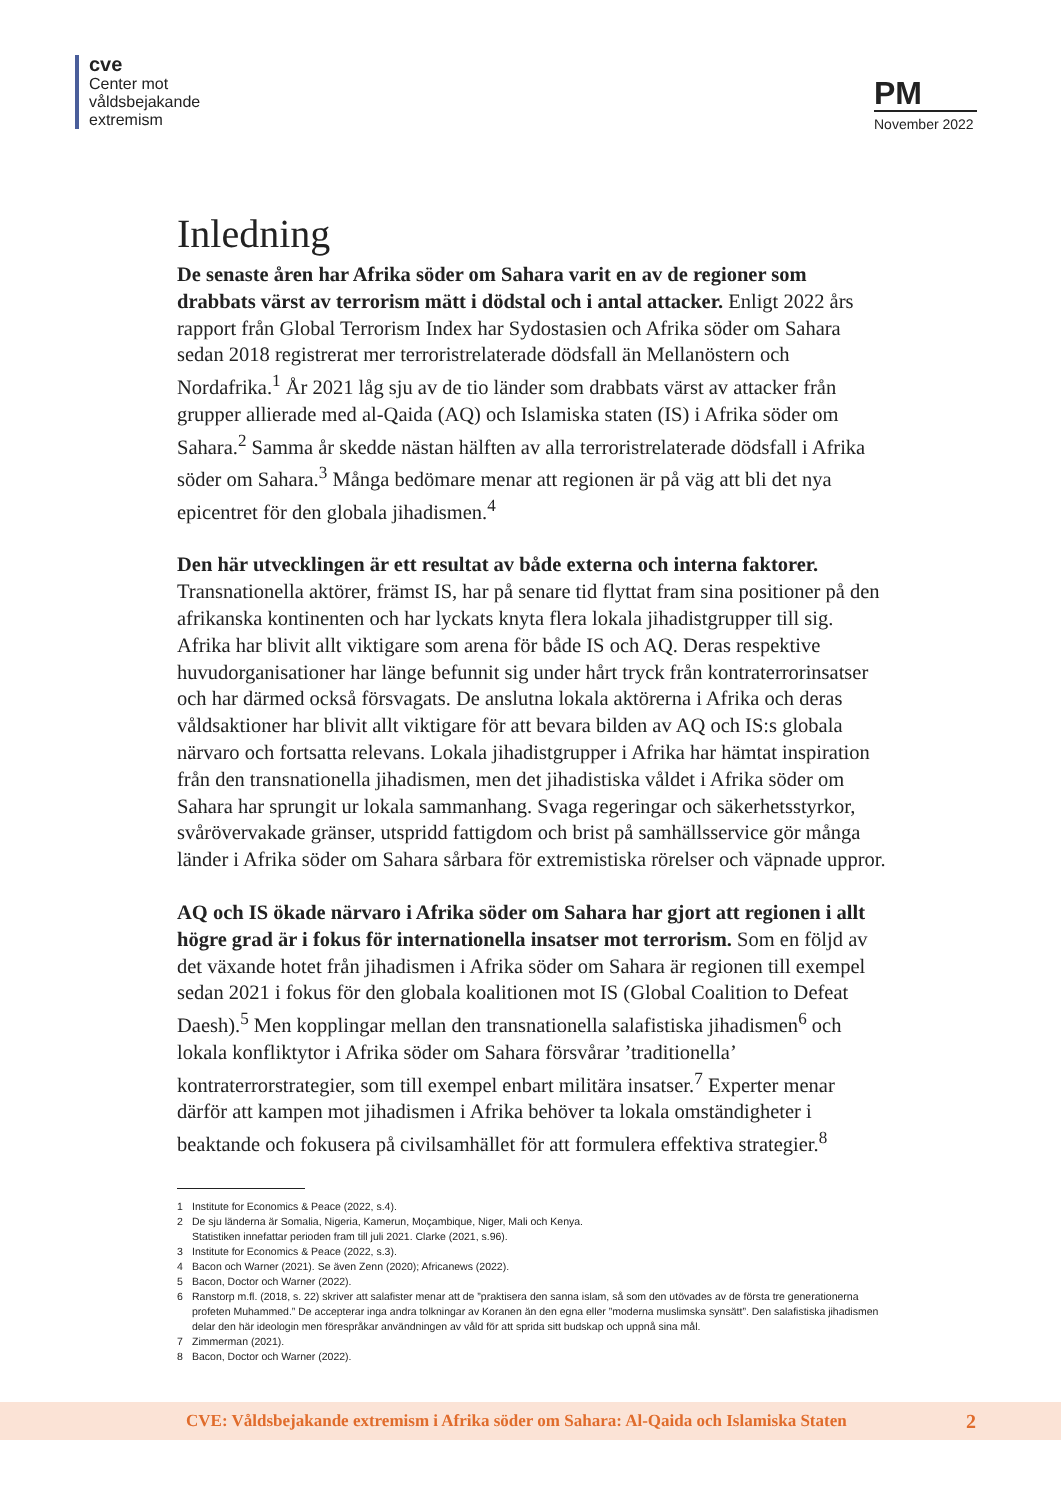cve
Center mot
våldsbejakande
extremism
PM
November 2022
Inledning
De senaste åren har Afrika söder om Sahara varit en av de regioner som drabbats värst av terrorism mätt i dödstal och i antal attacker. Enligt 2022 års rapport från Global Terrorism Index har Sydostasien och Afrika söder om Sahara sedan 2018 registrerat mer terroristrelaterade dödsfall än Mellanöstern och Nordafrika.<sup>1</sup> År 2021 låg sju av de tio länder som drabbats värst av attacker från grupper allierade med al-Qaida (AQ) och Islamiska staten (IS) i Afrika söder om Sahara.<sup>2</sup> Samma år skedde nästan hälften av alla terroristrelaterade dödsfall i Afrika söder om Sahara.<sup>3</sup> Många bedömare menar att regionen är på väg att bli det nya epicentret för den globala jihadismen.<sup>4</sup>
Den här utvecklingen är ett resultat av både externa och interna faktorer. Transnationella aktörer, främst IS, har på senare tid flyttat fram sina positioner på den afrikanska kontinenten och har lyckats knyta flera lokala jihadistgrupper till sig. Afrika har blivit allt viktigare som arena för både IS och AQ. Deras respektive huvudorganisationer har länge befunnit sig under hårt tryck från kontraterrorinsatser och har därmed också försvagats. De anslutna lokala aktörerna i Afrika och deras våldsaktioner har blivit allt viktigare för att bevara bilden av AQ och IS:s globala närvaro och fortsatta relevans. Lokala jihadistgrupper i Afrika har hämtat inspiration från den transnationella jihadismen, men det jihadistiska våldet i Afrika söder om Sahara har sprungit ur lokala sammanhang. Svaga regeringar och säkerhetsstyrkor, svårövervakade gränser, utspridd fattigdom och brist på samhällsservice gör många länder i Afrika söder om Sahara sårbara för extremistiska rörelser och väpnade uppror.
AQ och IS ökade närvaro i Afrika söder om Sahara har gjort att regionen i allt högre grad är i fokus för internationella insatser mot terrorism. Som en följd av det växande hotet från jihadismen i Afrika söder om Sahara är regionen till exempel sedan 2021 i fokus för den globala koalitionen mot IS (Global Coalition to Defeat Daesh).<sup>5</sup> Men kopplingar mellan den transnationella salafistiska jihadismen<sup>6</sup> och lokala konfliktytor i Afrika söder om Sahara försvårar ’traditionella’ kontraterrorstrategier, som till exempel enbart militära insatser.<sup>7</sup> Experter menar därför att kampen mot jihadismen i Afrika behöver ta lokala omständigheter i beaktande och fokusera på civilsamhället för att formulera effektiva strategier.<sup>8</sup>
1 Institute for Economics & Peace (2022, s.4).
2 De sju länderna är Somalia, Nigeria, Kamerun, Moçambique, Niger, Mali och Kenya.
Statistiken innefattar perioden fram till juli 2021. Clarke (2021, s.96).
3 Institute for Economics & Peace (2022, s.3).
4 Bacon och Warner (2021). Se även Zenn (2020); Africanews (2022).
5 Bacon, Doctor och Warner (2022).
6 Ranstorp m.fl. (2018, s. 22) skriver att salafister menar att de ”praktisera den sanna islam, så som den utövades av de första tre generationerna profeten Muhammed.” De accepterar inga andra tolkningar av Koranen än den egna eller ”moderna muslimska synsätt”. Den salafistiska jihadismen delar den här ideologin men förespråkar användningen av våld för att sprida sitt budskap och uppnå sina mål.
7 Zimmerman (2021).
8 Bacon, Doctor och Warner (2022).
CVE: Våldsbejakande extremism i Afrika söder om Sahara: Al-Qaida och Islamiska Staten 2